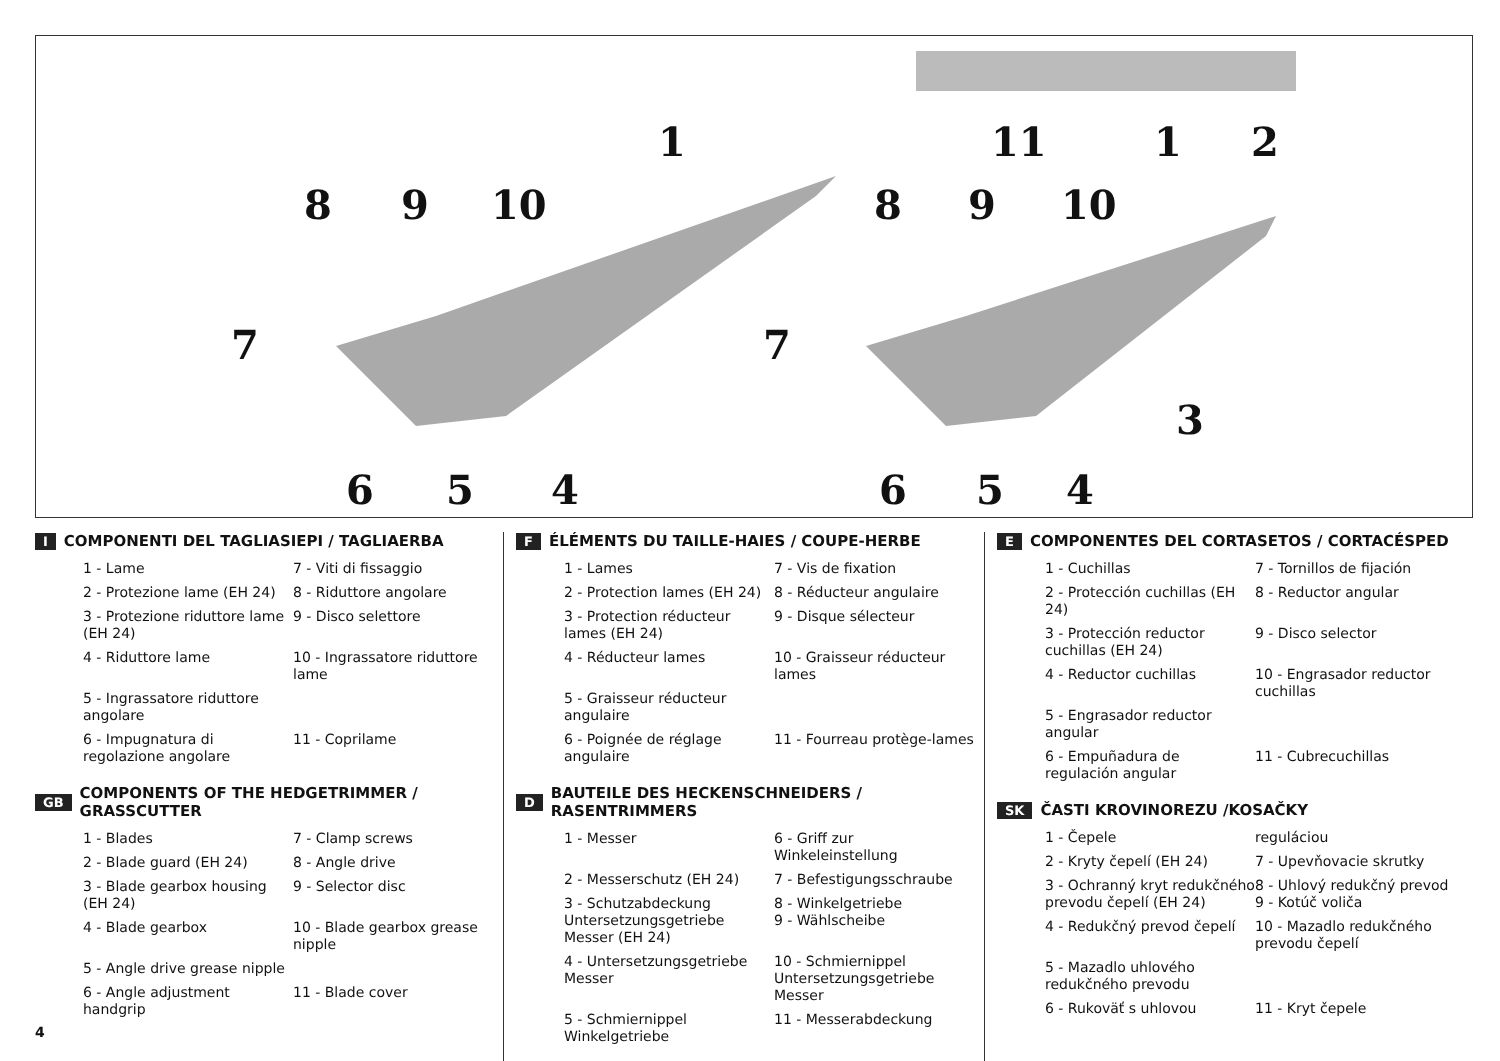8 9 10
1
7
6 5 4
11 1 2
8 9 10
7
3
6 5 4
I COMPONENTI DEL TAGLIASIEPI / TAGLIAERBA
1 - Lame
7 - Viti di fissaggio
2 - Protezione lame (EH 24)
8 - Riduttore angolare
3 - Protezione riduttore lame (EH 24)
9 - Disco selettore
4 - Riduttore lame
10 - Ingrassatore riduttore lame
5 - Ingrassatore riduttore angolare
6 - Impugnatura di regolazione angolare
11 - Coprilame
GB COMPONENTS OF THE HEDGETRIMMER / GRASSCUTTER
1 - Blades
7 - Clamp screws
2 - Blade guard (EH 24)
8 - Angle drive
3 - Blade gearbox housing (EH 24)
9 - Selector disc
4 - Blade gearbox
10 - Blade gearbox grease nipple
5 - Angle drive grease nipple
6 - Angle adjustment handgrip
11 - Blade cover
F ÉLÉMENTS DU TAILLE-HAIES / COUPE-HERBE
1 - Lames
7 - Vis de fixation
2 - Protection lames (EH 24)
8 - Réducteur angulaire
3 - Protection réducteur lames (EH 24)
9 - Disque sélecteur
4 - Réducteur lames
10 - Graisseur réducteur lames
5 - Graisseur réducteur angulaire
6 - Poignée de réglage angulaire
11 - Fourreau protège-lames
D BAUTEILE DES HECKENSCHNEIDERS / RASENTRIMMERS
1 - Messer
6 - Griff zur Winkeleinstellung
2 - Messerschutz (EH 24)
7 - Befestigungsschraube
3 - Schutzabdeckung Untersetzungsgetriebe Messer (EH 24)
8 - Winkelgetriebe
9 - Wählscheibe
4 - Untersetzungsgetriebe Messer
10 - Schmiernippel Untersetzungsgetriebe Messer
5 - Schmiernippel Winkelgetriebe
11 - Messerabdeckung
E COMPONENTES DEL CORTASETOS / CORTACÉSPED
1 - Cuchillas
7 - Tornillos de fijación
2 - Protección cuchillas (EH 24)
8 - Reductor angular
3 - Protección reductor cuchillas (EH 24)
9 - Disco selector
4 - Reductor cuchillas
10 - Engrasador reductor cuchillas
5 - Engrasador reductor angular
6 - Empuñadura de regulación angular
11 - Cubrecuchillas
SK ČASTI KROVINOREZU /KOSAČKY
1 - Čepele
reguláciou
2 - Kryty čepelí (EH 24)
7 - Upevňovacie skrutky
3 - Ochranný kryt redukčného prevodu čepelí (EH 24)
8 - Uhlový redukčný prevod
9 - Kotúč voliča
4 - Redukčný prevod čepelí
10 - Mazadlo redukčného prevodu čepelí
5 - Mazadlo uhlového redukčného prevodu
6 - Rukoväť s uhlovou
11 - Kryt čepele
4